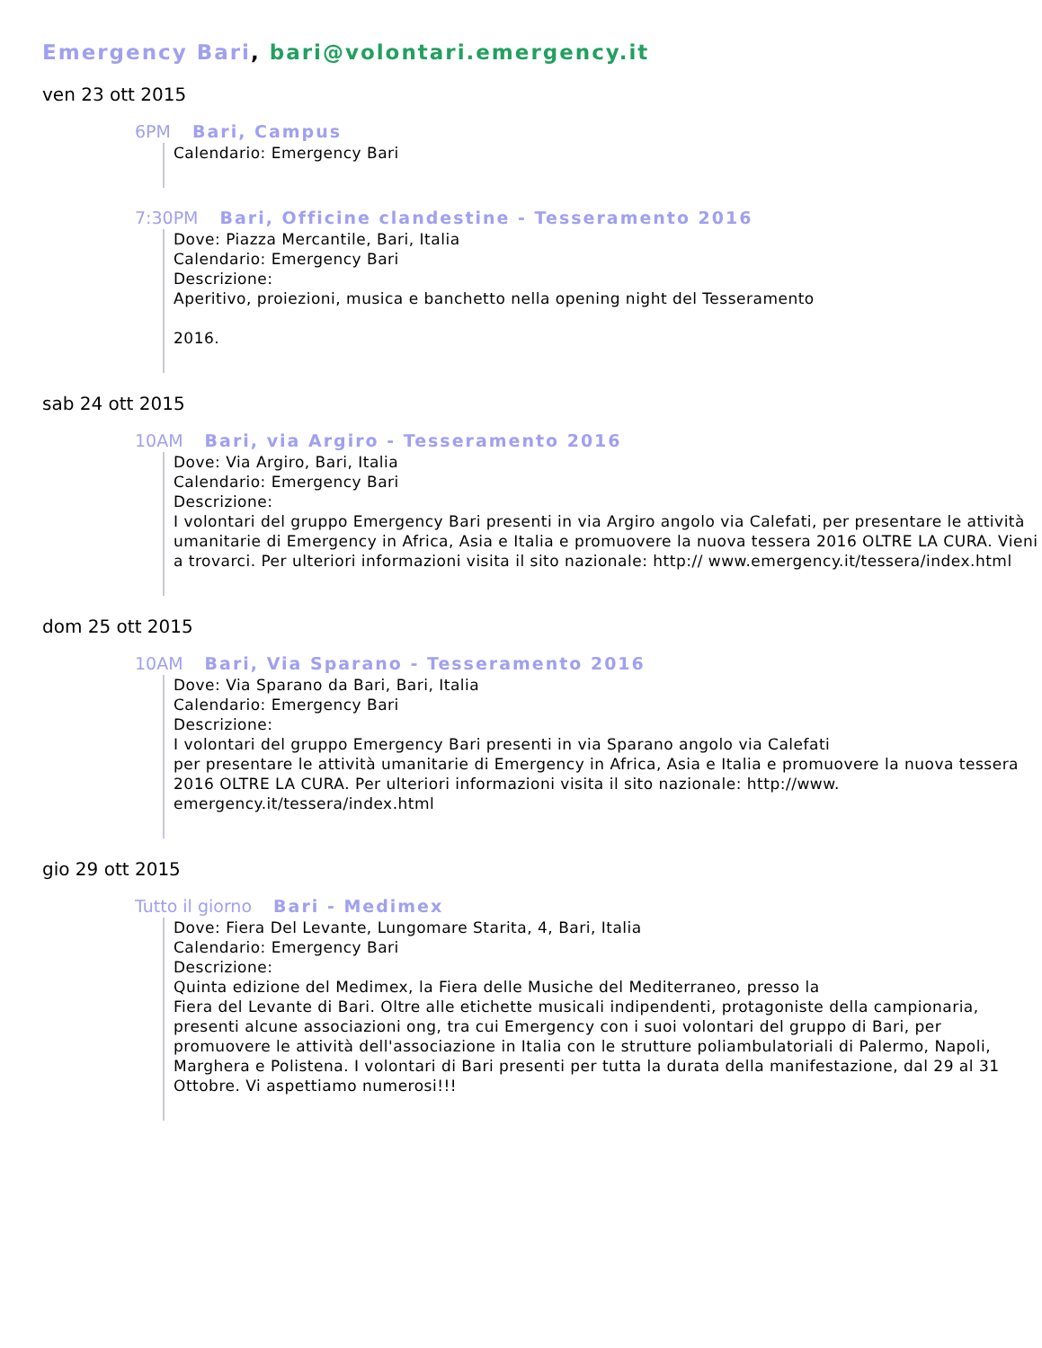Emergency Bari, bari@volontari.emergency.it
ven 23 ott 2015
6PM Bari, Campus
Calendario: Emergency Bari
7:30PM Bari, Officine clandestine - Tesseramento 2016
Dove: Piazza Mercantile, Bari, Italia
Calendario: Emergency Bari
Descrizione:
Aperitivo, proiezioni, musica e banchetto nella opening night del Tesseramento
2016.
sab 24 ott 2015
10AM Bari, via Argiro - Tesseramento 2016
Dove: Via Argiro, Bari, Italia
Calendario: Emergency Bari
Descrizione:
I volontari del gruppo Emergency Bari presenti in via Argiro angolo via Calefati, per presentare le attività umanitarie di Emergency in Africa, Asia e Italia e promuovere la nuova tessera 2016 OLTRE LA CURA. Vieni a trovarci. Per ulteriori informazioni visita il sito nazionale: http:// www.emergency.it/tessera/index.html
dom 25 ott 2015
10AM Bari, Via Sparano - Tesseramento 2016
Dove: Via Sparano da Bari, Bari, Italia
Calendario: Emergency Bari
Descrizione:
I volontari del gruppo Emergency Bari presenti in via Sparano angolo via Calefati
per presentare le attività umanitarie di Emergency in Africa, Asia e Italia e promuovere la nuova tessera 2016 OLTRE LA CURA. Per ulteriori informazioni visita il sito nazionale: http://www. emergency.it/tessera/index.html
gio 29 ott 2015
Tutto il giorno Bari - Medimex
Dove: Fiera Del Levante, Lungomare Starita, 4, Bari, Italia
Calendario: Emergency Bari
Descrizione:
Quinta edizione del Medimex, la Fiera delle Musiche del Mediterraneo, presso la
Fiera del Levante di Bari. Oltre alle etichette musicali indipendenti, protagoniste della campionaria, presenti alcune associazioni ong, tra cui Emergency con i suoi volontari del gruppo di Bari, per promuovere le attività dell'associazione in Italia con le strutture poliambulatoriali di Palermo, Napoli, Marghera e Polistena. I volontari di Bari presenti per tutta la durata della manifestazione, dal 29 al 31 Ottobre. Vi aspettiamo numerosi!!!